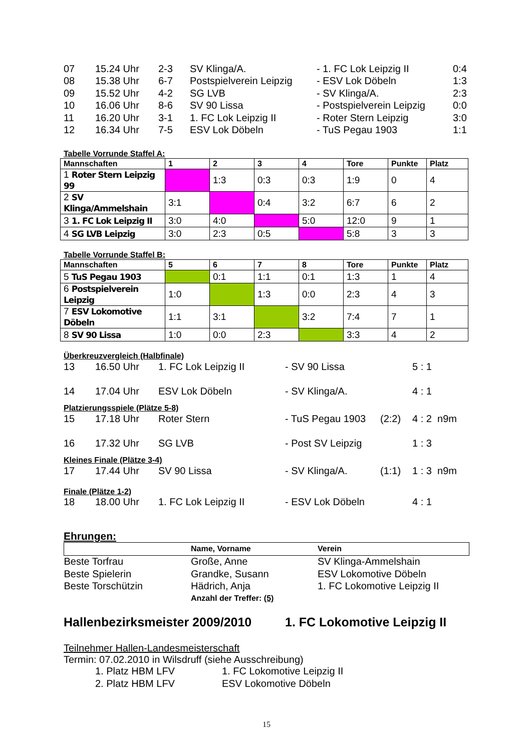| 07 | 15.24 Uhr | 2-3 | SV Klinga/A. | - 1. FC Lok Leipzig II | 0:4 |
| 08 | 15.38 Uhr | 6-7 | Postspielverein Leipzig | - ESV Lok Döbeln | 1:3 |
| 09 | 15.52 Uhr | 4-2 | SG LVB | - SV Klinga/A. | 2:3 |
| 10 | 16.06 Uhr | 8-6 | SV 90 Lissa | - Postspielverein Leipzig | 0:0 |
| 11 | 16.20 Uhr | 3-1 | 1. FC Lok Leipzig II | - Roter Stern Leipzig | 3:0 |
| 12 | 16.34 Uhr | 7-5 | ESV Lok Döbeln | - TuS Pegau 1903 | 1:1 |
Tabelle Vorrunde Staffel A:
| Mannschaften | 1 | 2 | 3 | 4 | Tore | Punkte | Platz |
| --- | --- | --- | --- | --- | --- | --- | --- |
| 1 Roter Stern Leipzig 99 | | 1:3 | 0:3 | 0:3 | 1:9 | 0 | 4 |
| 2 SV Klinga/Ammelshain | 3:1 | | 0:4 | 3:2 | 6:7 | 6 | 2 |
| 3 1. FC Lok Leipzig II | 3:0 | 4:0 | | 5:0 | 12:0 | 9 | 1 |
| 4 SG LVB Leipzig | 3:0 | 2:3 | 0:5 | | 5:8 | 3 | 3 |
Tabelle Vorrunde Staffel B:
| Mannschaften | 5 | 6 | 7 | 8 | Tore | Punkte | Platz |
| --- | --- | --- | --- | --- | --- | --- | --- |
| 5 TuS Pegau 1903 | | 0:1 | 1:1 | 0:1 | 1:3 | 1 | 4 |
| 6 Postspielverein Leipzig | 1:0 | | 1:3 | 0:0 | 2:3 | 4 | 3 |
| 7 ESV Lokomotive Döbeln | 1:1 | 3:1 | | 3:2 | 7:4 | 7 | 1 |
| 8 SV 90 Lissa | 1:0 | 0:0 | 2:3 | | 3:3 | 4 | 2 |
Überkreuzvergleich (Halbfinale)
| 13 | 16.50 Uhr | 1. FC Lok Leipzig II | - SV 90 Lissa | | 5 : 1 |
| 14 | 17.04 Uhr | ESV Lok Döbeln | - SV Klinga/A. | | 4 : 1 |
Platzierungsspiele (Plätze 5-8)
| 15 | 17.18 Uhr | Roter Stern | - TuS Pegau 1903 | (2:2) | 4 : 2 n9m |
| 16 | 17.32 Uhr | SG LVB | - Post SV Leipzig | | 1 : 3 |
Kleines Finale (Plätze 3-4)
| 17 | 17.44 Uhr | SV 90 Lissa | - SV Klinga/A. | (1:1) | 1 : 3 n9m |
Finale (Plätze 1-2)
| 18 | 18.00 Uhr | 1. FC Lok Leipzig II | - ESV Lok Döbeln | | 4 : 1 |
Ehrungen:
| | Name, Vorname | Verein |
| Beste Torfrau | Große, Anne | SV Klinga-Ammelshain |
| Beste Spielerin | Grandke, Susann | ESV Lokomotive Döbeln |
| Beste Torschützin | Hädrich, Anja | 1. FC Lokomotive Leipzig II |
| | Anzahl der Treffer: (5) | |
| Hallenbezirksmeister 2009/2010 | 1. FC Lokomotive Leipzig II |
Teilnehmer Hallen-Landesmeisterschaft
Termin: 07.02.2010 in Wilsdruff (siehe Ausschreibung)
| 1. Platz HBM LFV | 1. FC Lokomotive Leipzig II |
| 2. Platz HBM LFV | ESV Lokomotive Döbeln |
15